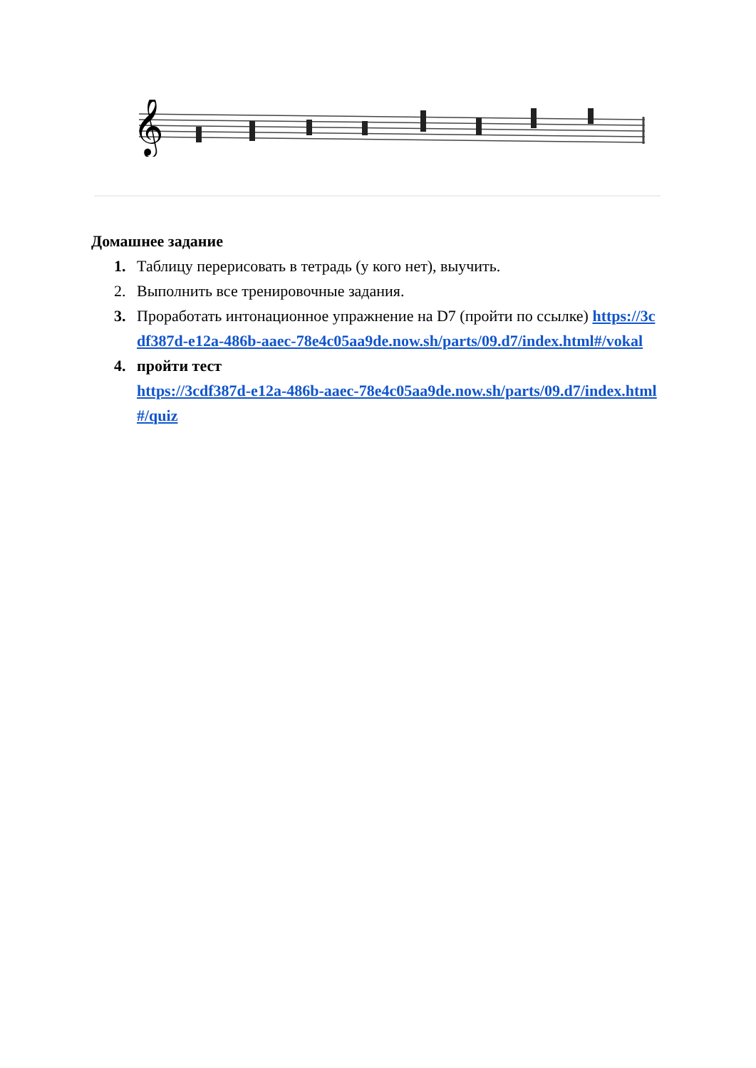𝄞
Домашнее задание
1. Таблицу перерисовать в тетрадь (у кого нет), выучить.
2. Выполнить все тренировочные задания.
3. Проработать интонационное упражнение на D7 (пройти по ссылке) https://3cdf387d-e12a-486b-aaec-78e4c05aa9de.now.sh/parts/09.d7/index.html#/vokal
4. пройти тест
https://3cdf387d-e12a-486b-aaec-78e4c05aa9de.now.sh/parts/09.d7/index.html#/quiz